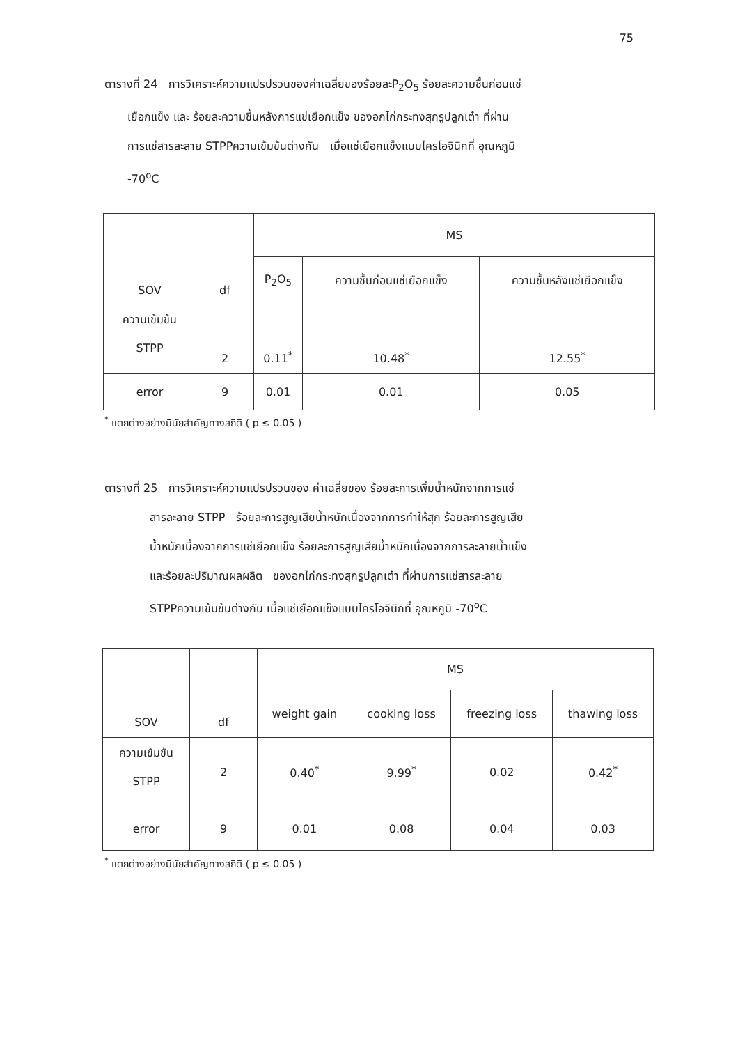75
ตารางที่ 24 การวิเคราะห์ความแปรปรวนของค่าเฉลี่ยของร้อยละP<sub>2</sub>O<sub>5</sub> ร้อยละความชื้นก่อนแช่
เยือกแข็ง และ ร้อยละความชื้นหลังการแช่เยือกแข็ง ของอกไก่กระทงสุกรูปลูกเต๋า ที่ผ่าน
การแช่สารละลาย STPPความเข้มข้นต่างกัน เมื่อแช่เยือกแข็งแบบไครโอจินิกที่ อุณหภูมิ
-70<sup>o</sup>C
| SOV | df | MS | | |
| --- | --- | --- | --- | --- |
| | | P<sub>2</sub>O<sub>5</sub> | ความชื้นก่อนแช่เยือกแข็ง | ความชื้นหลังแช่เยือกแข็ง |
| ความเข้มข้น STPP | 2 | 0.11<sup>*</sup> | 10.48<sup>*</sup> | 12.55<sup>*</sup> |
| error | 9 | 0.01 | 0.01 | 0.05 |
<sup>*</sup> แตกต่างอย่างมีนัยสำคัญทางสถิติ ( p ≤ 0.05 )
ตารางที่ 25 การวิเคราะห์ความแปรปรวนของ ค่าเฉลี่ยของ ร้อยละการเพิ่มน้ำหนักจากการแช่
สารละลาย STPP ร้อยละการสูญเสียน้ำหนักเนื่องจากการทำให้สุก ร้อยละการสูญเสีย
น้ำหนักเนื่องจากการแช่เยือกแข็ง ร้อยละการสูญเสียน้ำหนักเนื่องจากการละลายน้ำแข็ง
และร้อยละปริมาณผลผลิต ของอกไก่กระทงสุกรูปลูกเต๋า ที่ผ่านการแช่สารละลาย
STPPความเข้มข้นต่างกัน เมื่อแช่เยือกแข็งแบบไครโอจินิกที่ อุณหภูมิ -70<sup>o</sup>C
| SOV | df | MS | | | |
| --- | --- | --- | --- | --- | --- |
| | | weight gain | cooking loss | freezing loss | thawing loss |
| ความเข้มข้น STPP | 2 | 0.40<sup>*</sup> | 9.99<sup>*</sup> | 0.02 | 0.42<sup>*</sup> |
| error | 9 | 0.01 | 0.08 | 0.04 | 0.03 |
<sup>*</sup> แตกต่างอย่างมีนัยสำคัญทางสถิติ ( p ≤ 0.05 )